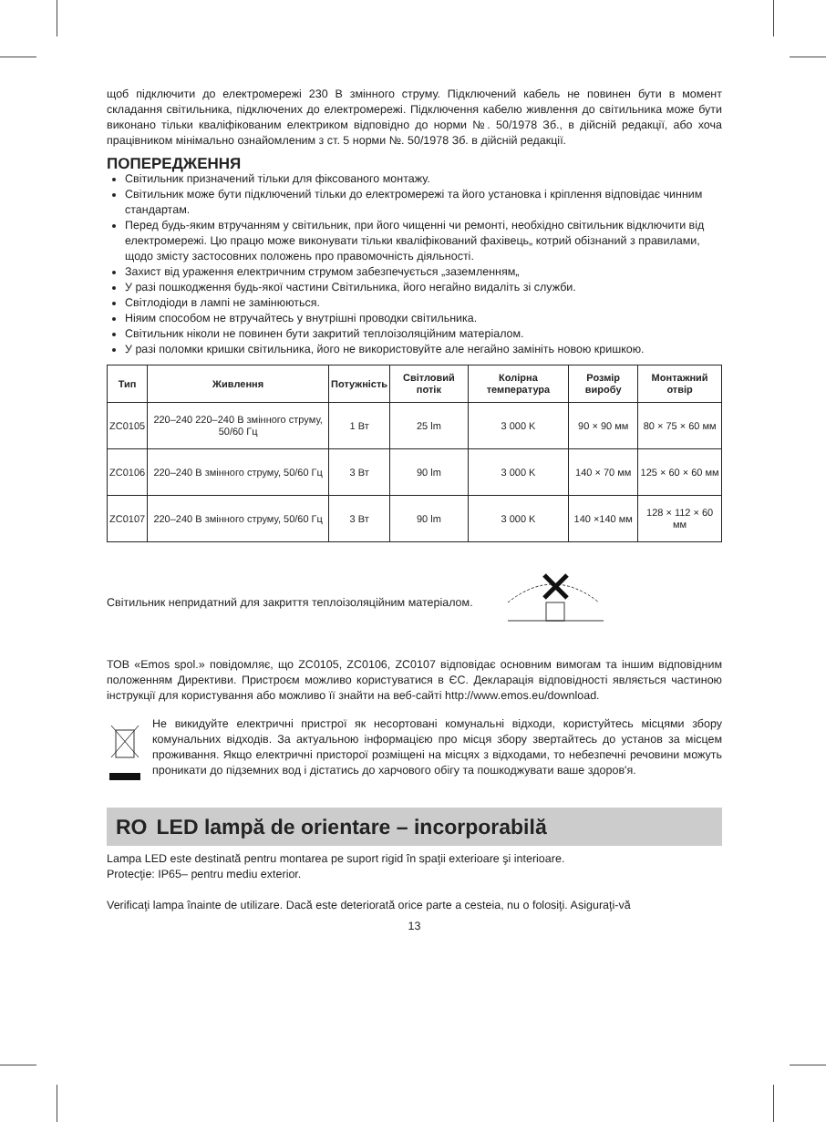щоб підключити до електромережі 230 В змінного струму. Підключений кабель не повинен бути в момент складання світильника, підключених до електромережі. Підключення кабелю живлення до світильника може бути виконано тільки кваліфікованим електриком відповідно до норми №. 50/1978 Зб., в дійсній редакції, або хоча працівником мінімально ознайомленим з ст. 5 норми №. 50/1978 Зб. в дійсній редакції.
ПОПЕРЕДЖЕННЯ
Світильник призначений тільки для фіксованого монтажу.
Світильник може бути підключений тільки до електромережі та його установка і кріплення відповідає чинним стандартам.
Перед будь-яким втручанням у світильник, при його чищенні чи ремонті, необхідно світильник відключити від електромережі. Цю працю може виконувати тільки кваліфікований фахівець„ котрий обізнаний з правилами, щодо змісту застосовних положень про правомочність діяльності.
Захист від ураження електричним струмом забезпечується „заземленням„
У разі пошкодження будь-якої частини Світильника, його негайно видаліть зі служби.
Світлодіоди в лампі не замінюються.
Ніяим способом не втручайтесь у внутрішні проводки світильника.
Світильник ніколи не повинен бути закритий теплоізоляційним матеріалом.
У разі поломки кришки світильника, його не використовуйте але негайно замініть новою кришкою.
| Тип | Живлення | Потужність | Світловий потік | Колірна температура | Розмір виробу | Монтажний отвір |
| --- | --- | --- | --- | --- | --- | --- |
| ZC0105 | 220–240 220–240 В змінного струму, 50/60 Гц | 1 Вт | 25 lm | 3 000 K | 90 × 90 мм | 80 × 75 × 60 мм |
| ZC0106 | 220–240 В змінного струму, 50/60 Гц | 3 Вт | 90 lm | 3 000 K | 140 × 70 мм | 125 × 60 × 60 мм |
| ZC0107 | 220–240 В змінного струму, 50/60 Гц | 3 Вт | 90 lm | 3 000 K | 140 ×140 мм | 128 × 112 × 60 мм |
Світильник непридатний для закриття теплоізоляційним матеріалом.
ТОВ «Emos spol.» повідомляє, що ZC0105, ZC0106, ZC0107 відповідає основним вимогам та іншим відповідним положенням Директиви. Пристроєм можливо користуватися в ЄС. Декларація відповідності являється частиною інструкції для користування або можливо її знайти на веб-сайті http://www.emos.eu/download.
Не викидуйте електричні пристрої як несортовані комунальні відходи, користуйтесь місцями збору комунальних відходів. За актуальною інформацією про місця збору звертайтесь до установ за місцем проживання. Якщо електричні присторої розміщені на місцях з відходами, то небезпечні речовини можуть проникати до підземних вод і дістатись до харчового обігу та пошкоджувати ваше здоров'я.
RO LED lampă de orientare – incorporabilă
Lampa LED este destinată pentru montarea pe suport rigid în spaţii exterioare şi interioare.
Protecţie: IP65– pentru mediu exterior.
Verificaţi lampa înainte de utilizare. Dacă este deteriorată orice parte a cesteia, nu o folosiţi. Asiguraţi-vă
13